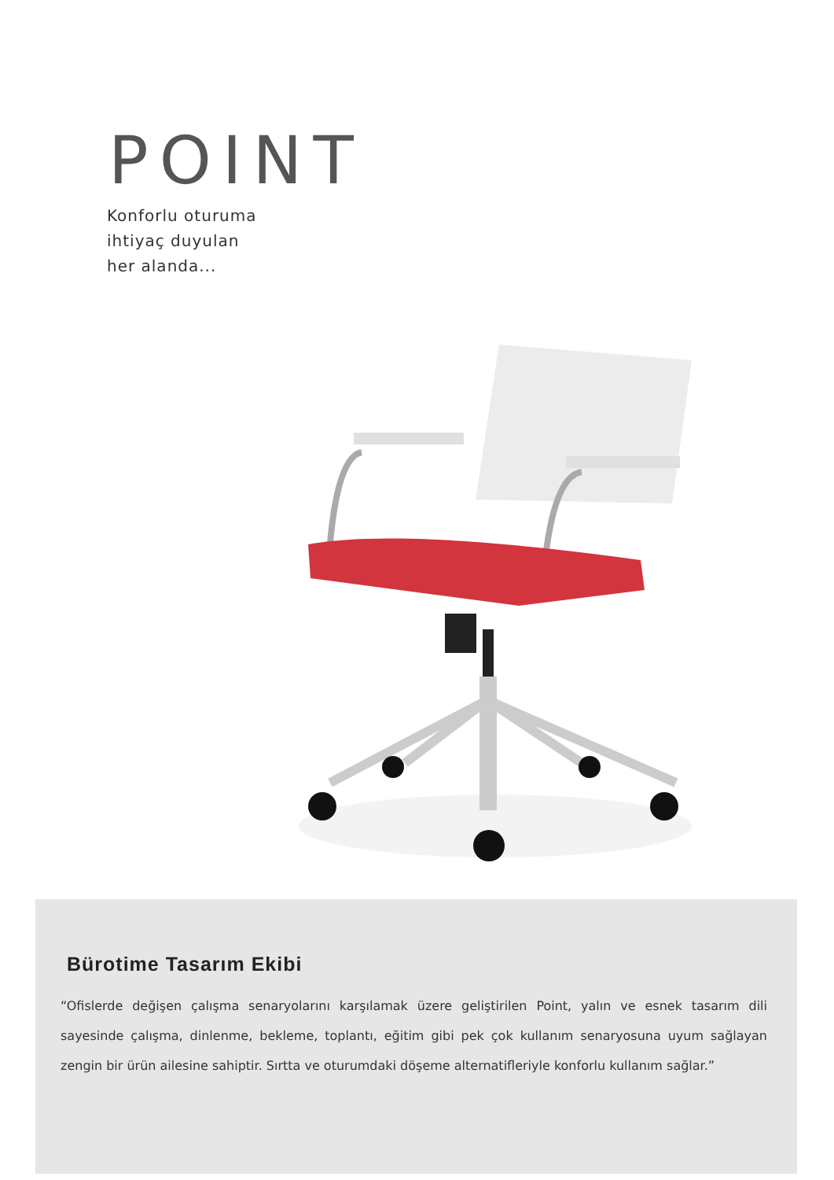POINT
Konforlu oturuma
ihtiyaç duyulan
her alanda...
Bürotime Tasarım Ekibi
“Ofislerde değişen çalışma senaryolarını karşılamak üzere geliştirilen Point, yalın ve esnek tasarım dili sayesinde çalışma, dinlenme, bekleme, toplantı, eğitim gibi pek çok kullanım senaryosuna uyum sağlayan zengin bir ürün ailesine sahiptir. Sırtta ve oturumdaki döşeme alternatifleriyle konforlu kullanım sağlar.”